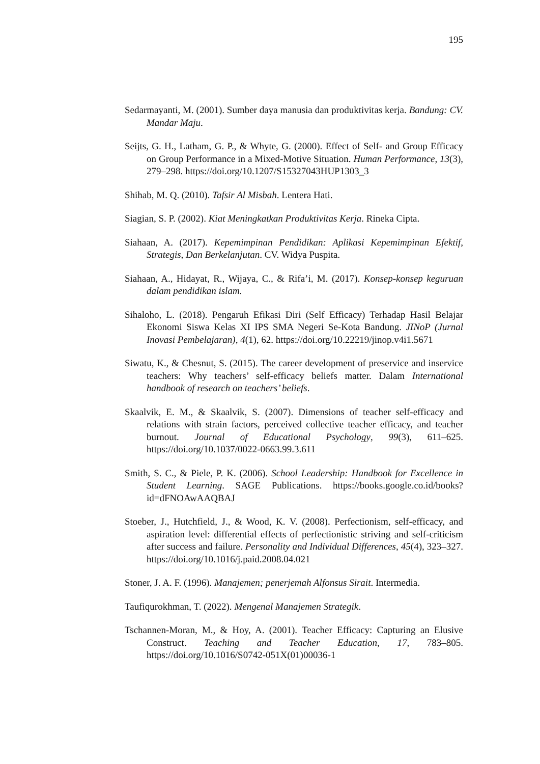195
Sedarmayanti, M. (2001). Sumber daya manusia dan produktivitas kerja. Bandung: CV. Mandar Maju.
Seijts, G. H., Latham, G. P., & Whyte, G. (2000). Effect of Self- and Group Efficacy on Group Performance in a Mixed-Motive Situation. Human Performance, 13(3), 279–298. https://doi.org/10.1207/S15327043HUP1303_3
Shihab, M. Q. (2010). Tafsir Al Misbah. Lentera Hati.
Siagian, S. P. (2002). Kiat Meningkatkan Produktivitas Kerja. Rineka Cipta.
Siahaan, A. (2017). Kepemimpinan Pendidikan: Aplikasi Kepemimpinan Efektif, Strategis, Dan Berkelanjutan. CV. Widya Puspita.
Siahaan, A., Hidayat, R., Wijaya, C., & Rifa’i, M. (2017). Konsep-konsep keguruan dalam pendidikan islam.
Sihaloho, L. (2018). Pengaruh Efikasi Diri (Self Efficacy) Terhadap Hasil Belajar Ekonomi Siswa Kelas XI IPS SMA Negeri Se-Kota Bandung. JINoP (Jurnal Inovasi Pembelajaran), 4(1), 62. https://doi.org/10.22219/jinop.v4i1.5671
Siwatu, K., & Chesnut, S. (2015). The career development of preservice and inservice teachers: Why teachers’ self-efficacy beliefs matter. Dalam International handbook of research on teachers’ beliefs.
Skaalvik, E. M., & Skaalvik, S. (2007). Dimensions of teacher self-efficacy and relations with strain factors, perceived collective teacher efficacy, and teacher burnout. Journal of Educational Psychology, 99(3), 611–625. https://doi.org/10.1037/0022-0663.99.3.611
Smith, S. C., & Piele, P. K. (2006). School Leadership: Handbook for Excellence in Student Learning. SAGE Publications. https://books.google.co.id/books?id=dFNOAwAAQBAJ
Stoeber, J., Hutchfield, J., & Wood, K. V. (2008). Perfectionism, self-efficacy, and aspiration level: differential effects of perfectionistic striving and self-criticism after success and failure. Personality and Individual Differences, 45(4), 323–327. https://doi.org/10.1016/j.paid.2008.04.021
Stoner, J. A. F. (1996). Manajemen; penerjemah Alfonsus Sirait. Intermedia.
Taufiqurokhman, T. (2022). Mengenal Manajemen Strategik.
Tschannen-Moran, M., & Hoy, A. (2001). Teacher Efficacy: Capturing an Elusive Construct. Teaching and Teacher Education, 17, 783–805. https://doi.org/10.1016/S0742-051X(01)00036-1